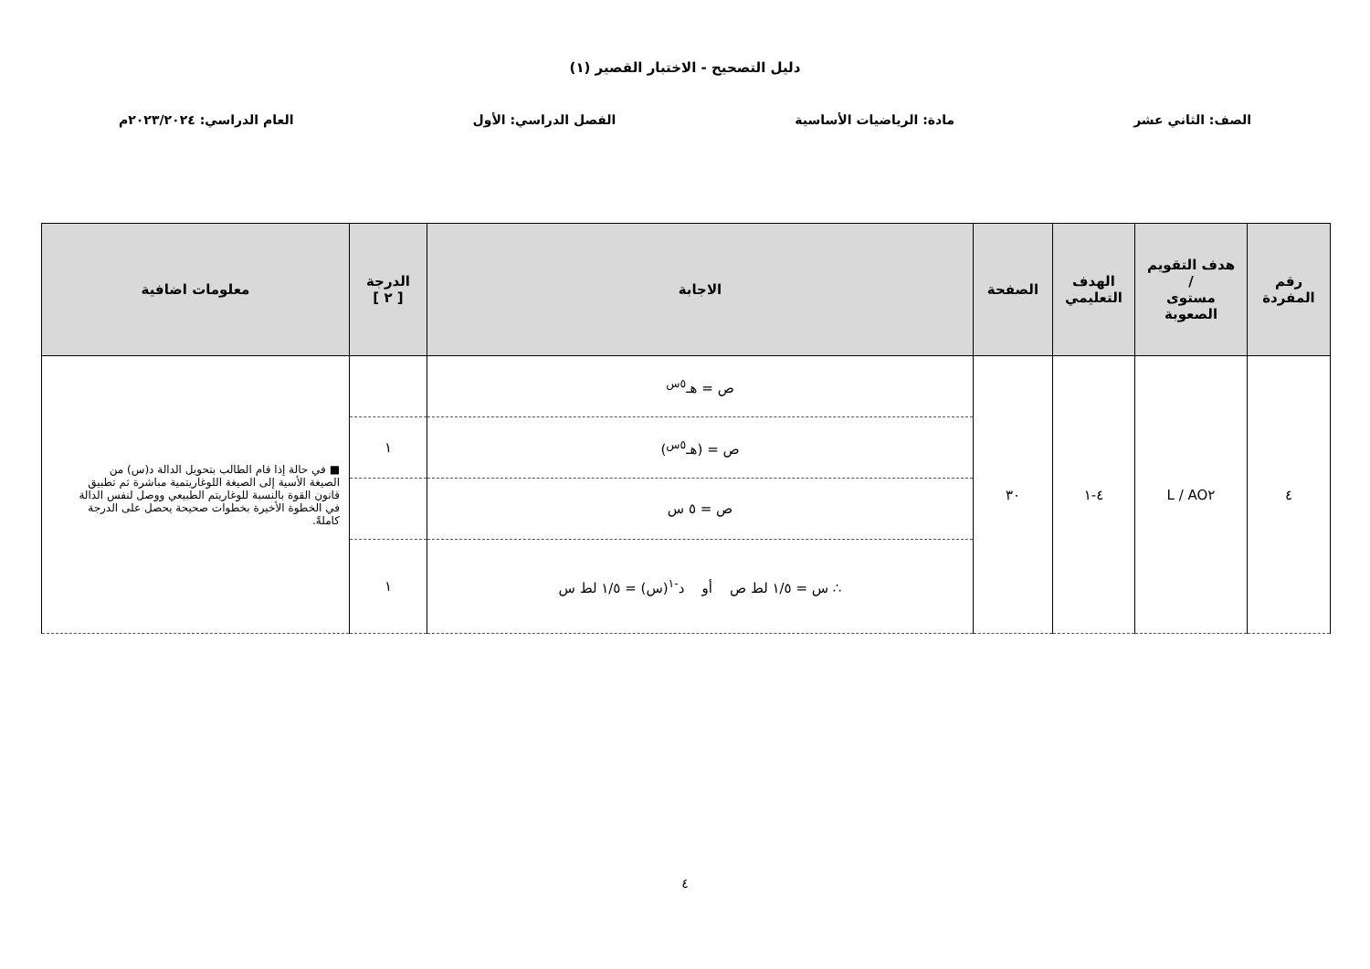دليل التصحيح - الاختبار القصير (١)
الصف: الثاني عشر مادة: الرياضيات الأساسية الفصل الدراسي: الأول العام الدراسي: ٢٠٢٣/٢٠٢٤م
| رقم المفردة | هدف التقويم / مستوى الصعوبة | الهدف التعليمي | الصفحة | الاجابة | الدرجة [ ٢ ] | معلومات اضافية |
| --- | --- | --- | --- | --- | --- | --- |
| ٤ | AO٢ / L | ٤-١ | ٣٠ | ص = هـ<sup>٥س</sup> | | ■ في حالة إذا قام الطالب بتحويل الدالة د(س) من الصيغة الأسية إلى الصيغة اللوغاريتمية مباشرة ثم تطبيق قانون القوة بالنسبة للوغاريتم الطبيعي ووصل لنفس الدالة في الخطوة الأخيرة بخطوات صحيحة يحصل على الدرجة كاملةً. |
| | | | | ص = (هـ<sup>٥س</sup>) | ١ | |
| | | | | ص = ٥ س | | |
| | | | | ∴ س = ١/٥ لط ص أو د<sup>-١</sup>(س) = ١/٥ لط س | ١ | |
٤